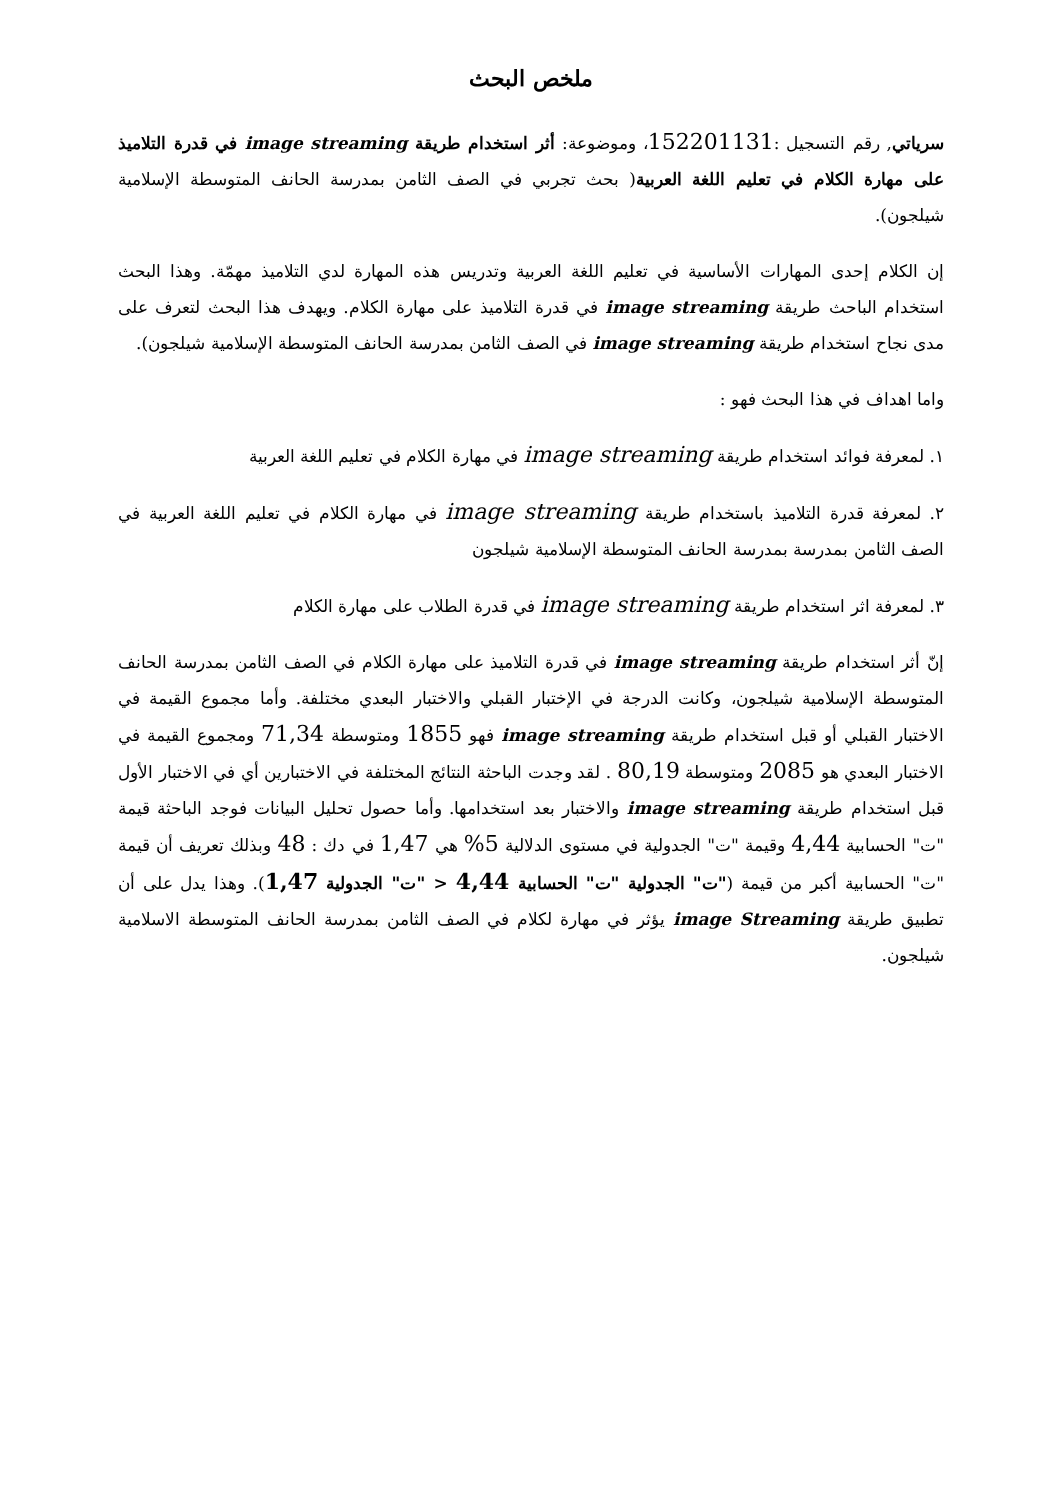ملخص البحث
سرياتي, رقم التسجيل :152201131، وموضوعة: أثر استخدام طريقة image streaming في قدرة التلاميذ على مهارة الكلام في تعليم اللغة العربية( بحث تجربي في الصف الثامن بمدرسة الحانف المتوسطة الإسلامية شيلجون).
إن الكلام إحدى المهارات الأساسية في تعليم اللغة العربية وتدريس هذه المهارة لدي التلاميذ مهمّة. وهذا البحث استخدام الباحث طريقة image streaming في قدرة التلاميذ على مهارة الكلام. ويهدف هذا البحث لتعرف على مدى نجاح استخدام طريقة image streaming في الصف الثامن بمدرسة الحانف المتوسطة الإسلامية شيلجون).
واما اهداف في هذا البحث فهو :
١. لمعرفة فوائد استخدام طريقة image streaming في مهارة الكلام في تعليم اللغة العربية
٢. لمعرفة قدرة التلاميذ باستخدام طريقة image streaming في مهارة الكلام في تعليم اللغة العربية في الصف الثامن بمدرسة بمدرسة الحانف المتوسطة الإسلامية شيلجون
٣. لمعرفة اثر استخدام طريقة image streaming في قدرة الطلاب على مهارة الكلام
إنّ أثر استخدام طريقة image streaming في قدرة التلاميذ على مهارة الكلام في الصف الثامن بمدرسة الحانف المتوسطة الإسلامية شيلجون، وكانت الدرجة في الإختبار القبلي والاختبار البعدي مختلفة. وأما مجموع القيمة في الاختبار القبلي أو قبل استخدام طريقة image streaming فهو 1855 ومتوسطة 71,34 ومجموع القيمة في الاختبار البعدي هو 2085 ومتوسطة 80,19 . لقد وجدت الباحثة النتائج المختلفة في الاختبارين أي في الاختبار الأول قبل استخدام طريقة image streaming والاختبار بعد استخدامها. وأما حصول تحليل البيانات فوجد الباحثة قيمة "ت" الحسابية 4,44 وقيمة "ت" الجدولية في مستوى الدلالية 5% هي 1,47 في دك : 48 وبذلك تعريف أن قيمة "ت" الحسابية أكبر من قيمة ("ت" الجدولية "ت" الحسابية 4,44 < "ت" الجدولية 1,47). وهذا يدل على أن تطبيق طريقة image Streaming يؤثر في مهارة لكلام في الصف الثامن بمدرسة الحانف المتوسطة الاسلامية شيلجون.